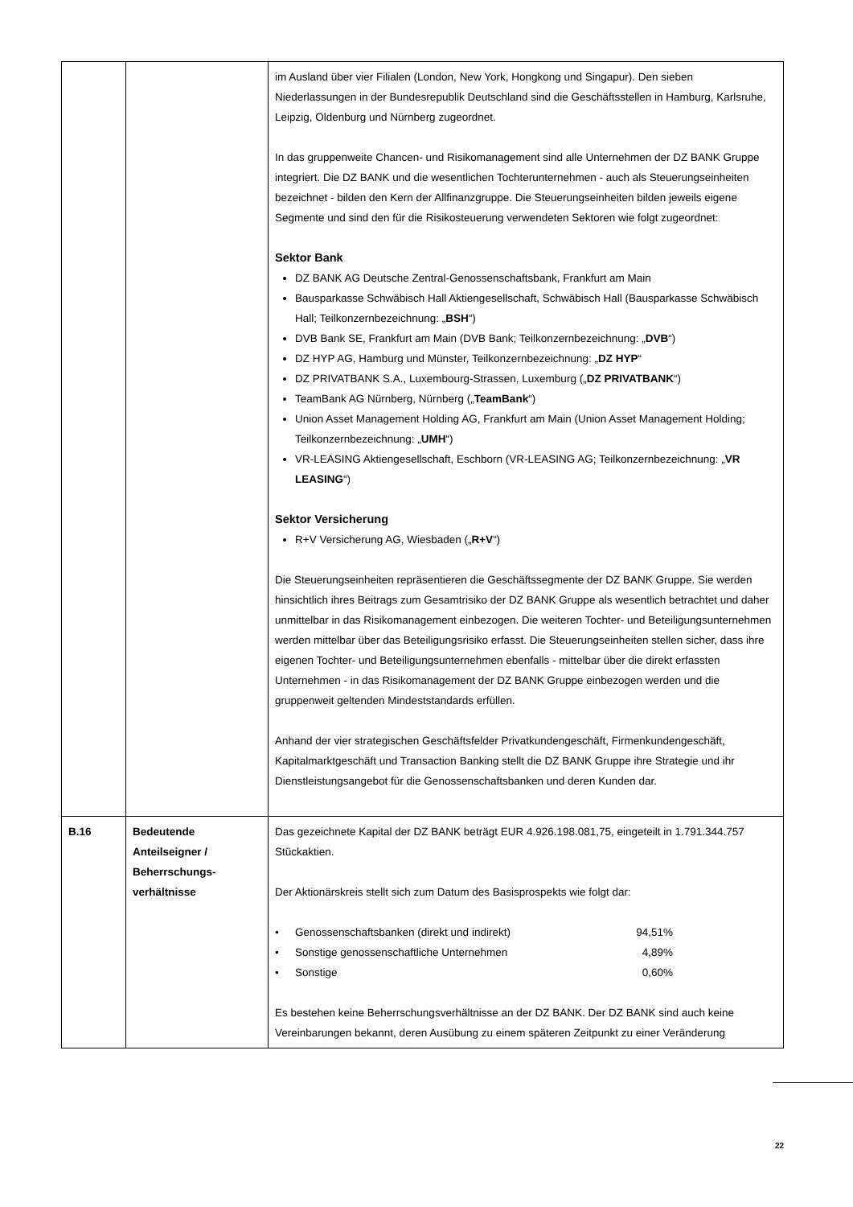| | | im Ausland über vier Filialen (London, New York, Hongkong und Singapur). Den sieben Niederlassungen in der Bundesrepublik Deutschland sind die Geschäftsstellen in Hamburg, Karlsruhe, Leipzig, Oldenburg und Nürnberg zugeordnet. In das gruppenweite Chancen- und Risikomanagement sind alle Unternehmen der DZ BANK Gruppe integriert. Die DZ BANK und die wesentlichen Tochterunternehmen - auch als Steuerungseinheiten bezeichnet - bilden den Kern der Allfinanzgruppe. Die Steuerungseinheiten bilden jeweils eigene Segmente und sind den für die Risikosteuerung verwendeten Sektoren wie folgt zugeordnet: Sektor Bank DZ BANK AG Deutsche Zentral-Genossenschaftsbank, Frankfurt am Main Bausparkasse Schwäbisch Hall Aktiengesellschaft, Schwäbisch Hall (Bausparkasse Schwäbisch Hall; Teilkonzernbezeichnung: „ BSH “) DVB Bank SE, Frankfurt am Main (DVB Bank; Teilkonzernbezeichnung: „ DVB “) DZ HYP AG, Hamburg und Münster, Teilkonzernbezeichnung: „ DZ HYP “ DZ PRIVATBANK S.A., Luxembourg-Strassen, Luxemburg („ DZ PRIVATBANK “) TeamBank AG Nürnberg, Nürnberg („ TeamBank “) Union Asset Management Holding AG, Frankfurt am Main (Union Asset Management Holding; Teilkonzernbezeichnung: „ UMH “) VR-LEASING Aktiengesellschaft, Eschborn (VR-LEASING AG; Teilkonzernbezeichnung: „ VR LEASING “) Sektor Versicherung R+V Versicherung AG, Wiesbaden („ R+V “) Die Steuerungseinheiten repräsentieren die Geschäftssegmente der DZ BANK Gruppe. Sie werden hinsichtlich ihres Beitrags zum Gesamtrisiko der DZ BANK Gruppe als wesentlich betrachtet und daher unmittelbar in das Risikomanagement einbezogen. Die weiteren Tochter- und Beteiligungsunternehmen werden mittelbar über das Beteiligungsrisiko erfasst. Die Steuerungseinheiten stellen sicher, dass ihre eigenen Tochter- und Beteiligungsunternehmen ebenfalls - mittelbar über die direkt erfassten Unternehmen - in das Risikomanagement der DZ BANK Gruppe einbezogen werden und die gruppenweit geltenden Mindeststandards erfüllen. Anhand der vier strategischen Geschäftsfelder Privatkundengeschäft, Firmenkundengeschäft, Kapitalmarktgeschäft und Transaction Banking stellt die DZ BANK Gruppe ihre Strategie und ihr Dienstleistungsangebot für die Genossenschaftsbanken und deren Kunden dar. |
| B.16 | Bedeutende Anteilseigner / Beherrschungs-verhältnisse | Das gezeichnete Kapital der DZ BANK beträgt EUR 4.926.198.081,75, eingeteilt in 1.791.344.757 Stückaktien. Der Aktionärskreis stellt sich zum Datum des Basisprospekts wie folgt dar: / • / Genossenschaftsbanken (direkt und indirekt) / 94,51% / / • / Sonstige genossenschaftliche Unternehmen / 4,89% / / • / Sonstige / 0,60% / Es bestehen keine Beherrschungsverhältnisse an der DZ BANK. Der DZ BANK sind auch keine Vereinbarungen bekannt, deren Ausübung zu einem späteren Zeitpunkt zu einer Veränderung |
22